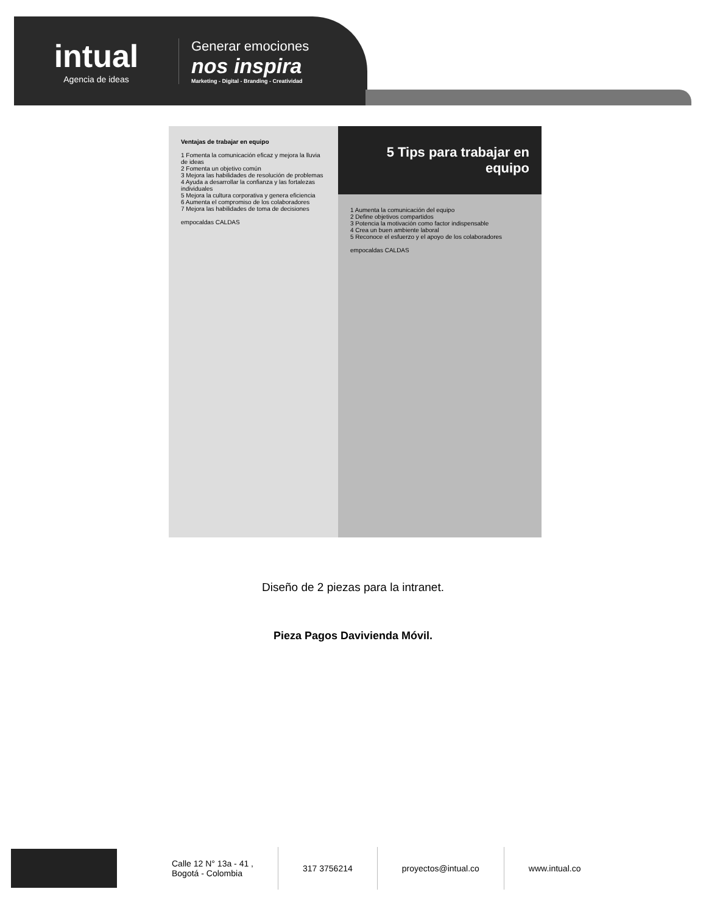intual
Agencia de ideas
Generar emociones
nos inspira
Marketing - Digital - Branding - Creatividad
Ventajas de trabajar en equipo
1 Fomenta la comunicación eficaz y mejora la lluvia de ideas
2 Fomenta un objetivo común
3 Mejora las habilidades de resolución de problemas
4 Ayuda a desarrollar la confianza y las fortalezas individuales
5 Mejora la cultura corporativa y genera eficiencia
6 Aumenta el compromiso de los colaboradores
7 Mejora las habilidades de toma de decisiones
empocaldas CALDAS
5 Tips para trabajar en equipo
1 Aumenta la comunicación del equipo
2 Define objetivos compartidos
3 Potencia la motivación como factor indispensable
4 Crea un buen ambiente laboral
5 Reconoce el esfuerzo y el apoyo de los colaboradores
empocaldas CALDAS
Diseño de 2 piezas para la intranet.
Pieza Pagos Davivienda Móvil.
Calle 12 N° 13a - 41 ,
Bogotá - Colombia
317 3756214 proyectos@intual.co www.intual.co